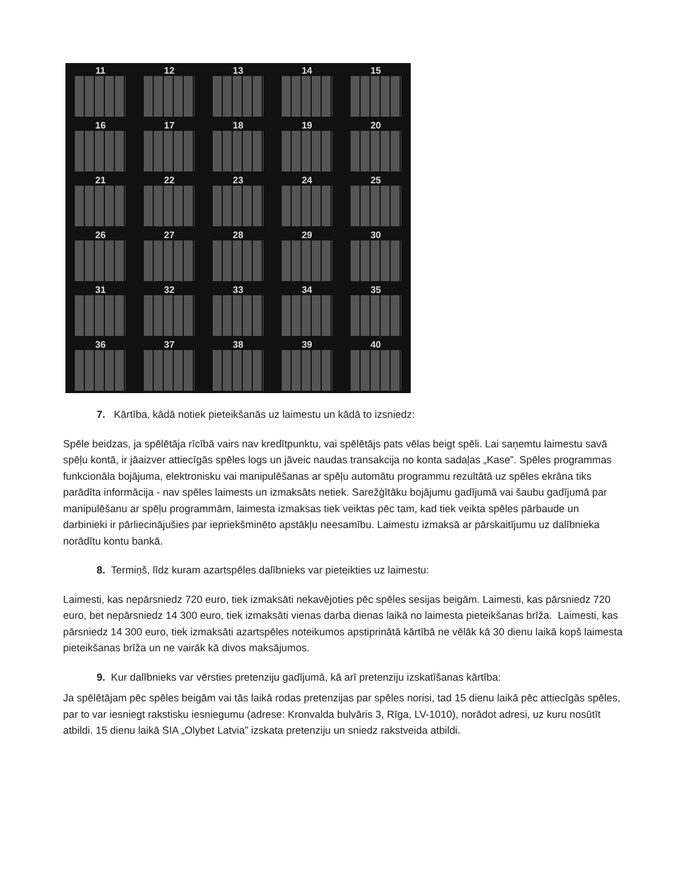11
12
13
14
15
16
17
18
19
20
21
22
23
24
25
26
27
28
29
30
31
32
33
34
35
36
37
38
39
40
7. Kārtība, kādā notiek pieteikšanās uz laimestu un kādā to izsniedz:
Spēle beidzas, ja spēlētāja rīcībā vairs nav kredītpunktu, vai spēlētājs pats vēlas beigt spēli. Lai saņemtu laimestu savā spēļu kontā, ir jāaizver attiecīgās spēles logs un jāveic naudas transakcija no konta sadaļas „Kase”. Spēles programmas funkcionāla bojājuma, elektronisku vai manipulēšanas ar spēļu automātu programmu rezultātā uz spēles ekrāna tiks parādīta informācija - nav spēles laimests un izmaksāts netiek. Sarežģītāku bojājumu gadījumā vai šaubu gadījumā par manipulēšanu ar spēļu programmām, laimesta izmaksas tiek veiktas pēc tam, kad tiek veikta spēles pārbaude un darbinieki ir pārliecinājušies par iepriekšminēto apstākļu neesamību. Laimestu izmaksā ar pārskaitījumu uz dalībnieka norādītu kontu bankā.
8. Termiņš, līdz kuram azartspēles dalībnieks var pieteikties uz laimestu:
Laimesti, kas nepārsniedz 720 euro, tiek izmaksāti nekavējoties pēc spēles sesijas beigām. Laimesti, kas pārsniedz 720 euro, bet nepārsniedz 14 300 euro, tiek izmaksāti vienas darba dienas laikā no laimesta pieteikšanas brīža. Laimesti, kas pārsniedz 14 300 euro, tiek izmaksāti azartspēles noteikumos apstiprinātā kārtībā ne vēlāk kā 30 dienu laikā kopš laimesta pieteikšanas brīža un ne vairāk kā divos maksājumos.
9. Kur dalībnieks var vērsties pretenziju gadījumā, kā arī pretenziju izskatīšanas kārtība:
Ja spēlētājam pēc spēles beigām vai tās laikā rodas pretenzijas par spēles norisi, tad 15 dienu laikā pēc attiecīgās spēles, par to var iesniegt rakstisku iesniegumu (adrese: Kronvalda bulvāris 3, Rīga, LV-1010), norādot adresi, uz kuru nosūtīt atbildi. 15 dienu laikā SIA „Olybet Latvia” izskata pretenziju un sniedz rakstveida atbildi.